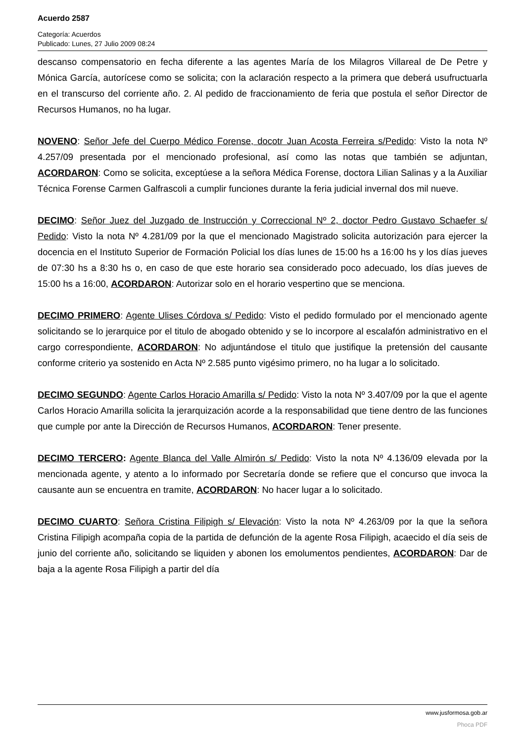Acuerdo 2587
Categoría: Acuerdos
Publicado: Lunes, 27 Julio 2009 08:24
descanso compensatorio en fecha diferente a las agentes María de los Milagros Villareal de De Petre y Mónica García, autorícese como se solicita; con la aclaración respecto a la primera que deberá usufructuarla en el transcurso del corriente año. 2. Al pedido de fraccionamiento de feria que postula el señor Director de Recursos Humanos, no ha lugar.
NOVENO: Señor Jefe del Cuerpo Médico Forense, docotr Juan Acosta Ferreira s/Pedido: Visto la nota Nº 4.257/09 presentada por el mencionado profesional, así como las notas que también se adjuntan, ACORDARON: Como se solicita, exceptúese a la señora Médica Forense, doctora Lilian Salinas y a la Auxiliar Técnica Forense Carmen Galfrascoli a cumplir funciones durante la feria judicial invernal dos mil nueve.
DECIMO: Señor Juez del Juzgado de Instrucción y Correccional Nº 2, doctor Pedro Gustavo Schaefer s/ Pedido: Visto la nota Nº 4.281/09 por la que el mencionado Magistrado solicita autorización para ejercer la docencia en el Instituto Superior de Formación Policial los días lunes de 15:00 hs a 16:00 hs y los días jueves de 07:30 hs a 8:30 hs o, en caso de que este horario sea considerado poco adecuado, los días jueves de 15:00 hs a 16:00, ACORDARON: Autorizar solo en el horario vespertino que se menciona.
DECIMO PRIMERO: Agente Ulises Córdova s/ Pedido: Visto el pedido formulado por el mencionado agente solicitando se lo jerarquice por el titulo de abogado obtenido y se lo incorpore al escalafón administrativo en el cargo correspondiente, ACORDARON: No adjuntándose el titulo que justifique la pretensión del causante conforme criterio ya sostenido en Acta Nº 2.585 punto vigésimo primero, no ha lugar a lo solicitado.
DECIMO SEGUNDO: Agente Carlos Horacio Amarilla s/ Pedido: Visto la nota Nº 3.407/09 por la que el agente Carlos Horacio Amarilla solicita la jerarquización acorde a la responsabilidad que tiene dentro de las funciones que cumple por ante la Dirección de Recursos Humanos, ACORDARON: Tener presente.
DECIMO TERCERO: Agente Blanca del Valle Almirón s/ Pedido: Visto la nota Nº 4.136/09 elevada por la mencionada agente, y atento a lo informado por Secretaría donde se refiere que el concurso que invoca la causante aun se encuentra en tramite, ACORDARON: No hacer lugar a lo solicitado.
DECIMO CUARTO: Señora Cristina Filipigh s/ Elevación: Visto la nota Nº 4.263/09 por la que la señora Cristina Filipigh acompaña copia de la partida de defunción de la agente Rosa Filipigh, acaecido el día seis de junio del corriente año, solicitando se liquiden y abonen los emolumentos pendientes, ACORDARON: Dar de baja a la agente Rosa Filipigh a partir del día
www.jusformosa.gob.ar
Phoca PDF